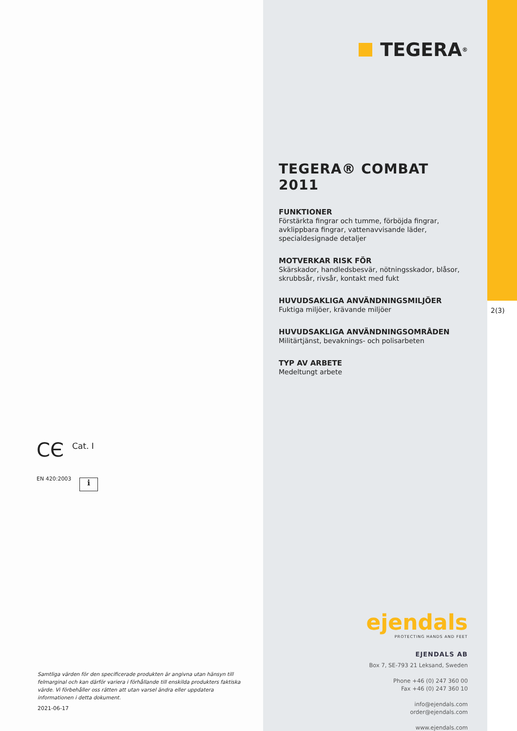CЄ Cat. I
EN 420:2003 i
Samtliga värden för den specificerade produkten är angivna utan hänsyn till felmarginal och kan därför variera i förhållande till enskilda produkters faktiska värde. Vi förbehåller oss rätten att utan varsel ändra eller uppdatera informationen i detta dokument.
2021-06-17
TEGERA<sup>®</sup>
TEGERA® COMBAT 2011
FUNKTIONER
Förstärkta fingrar och tumme, förböjda fingrar, avklippbara fingrar, vattenavvisande läder, specialdesignade detaljer
MOTVERKAR RISK FÖR
Skärskador, handledsbesvär, nötningsskador, blåsor, skrubbsår, rivsår, kontakt med fukt
HUVUDSAKLIGA ANVÄNDNINGSMILJÖER
Fuktiga miljöer, krävande miljöer
HUVUDSAKLIGA ANVÄNDNINGSOMRÅDEN
Militärtjänst, bevaknings- och polisarbeten
TYP AV ARBETE
Medeltungt arbete
ejendals
PROTECTING HANDS AND FEET
EJENDALS AB
Box 7, SE-793 21 Leksand, Sweden
Phone +46 (0) 247 360 00
Fax +46 (0) 247 360 10
info@ejendals.com
order@ejendals.com
www.ejendals.com
2(3)